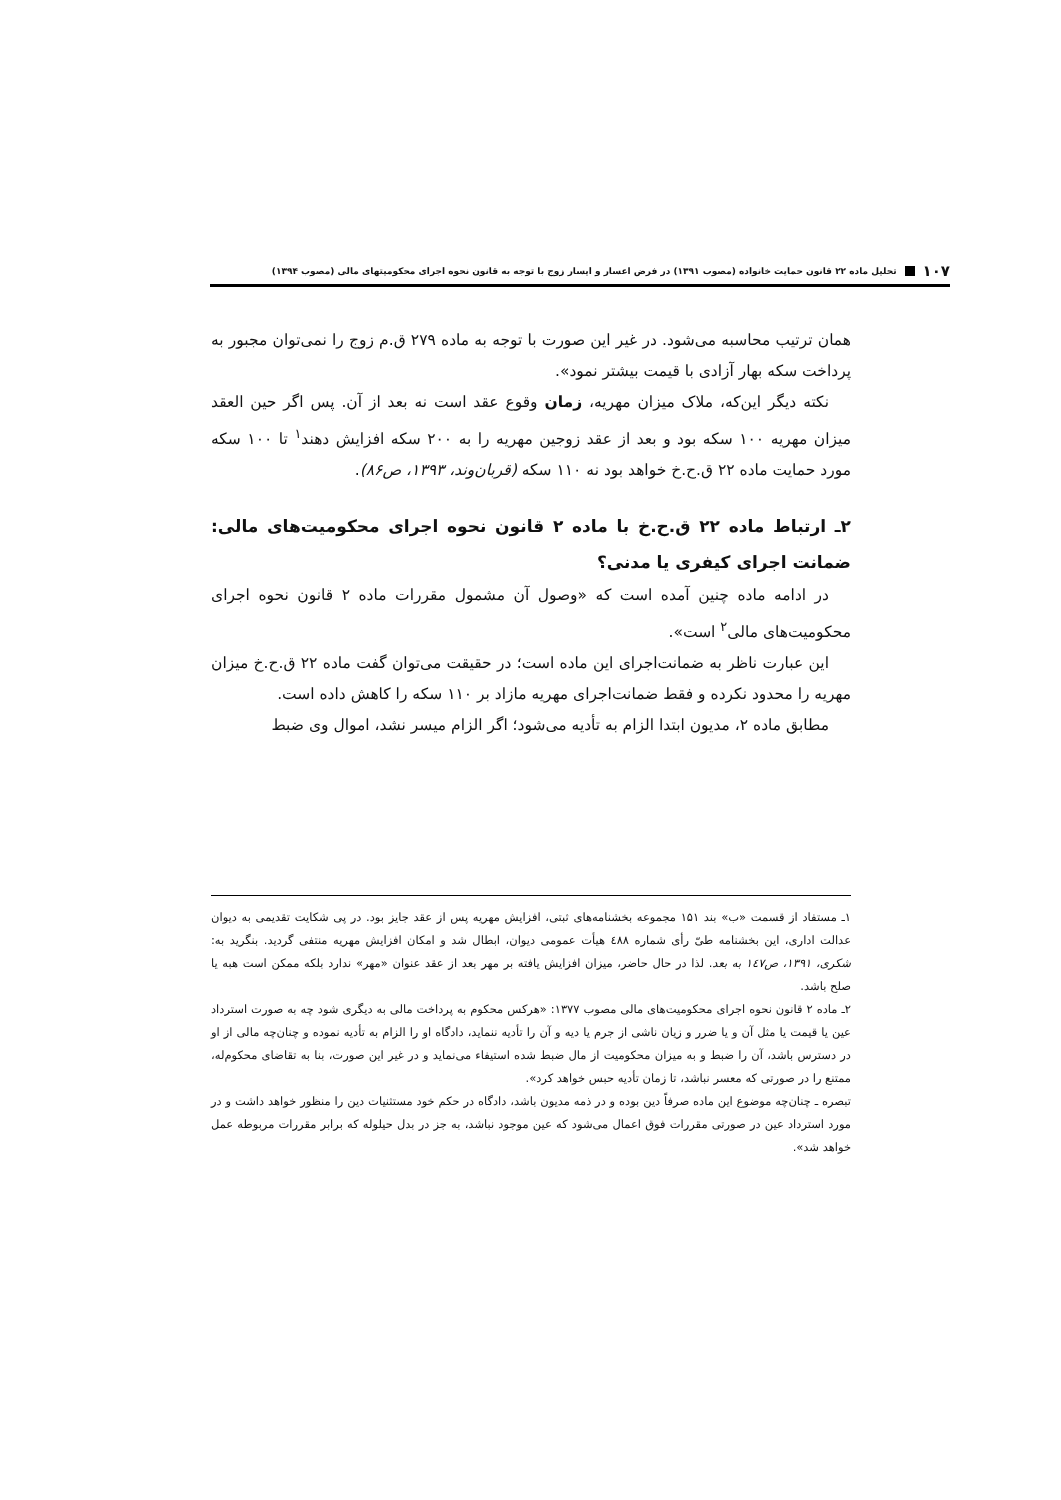۱۰۷ تحلیل ماده ۲۲ قانون حمایت خانواده (مصوب ۱۳۹۱) در فرض اعسار و ایسار زوج با توجه به قانون نحوه اجرای محکومیتهای مالی (مصوب ۱۳۹۴)
همان ترتیب محاسبه می‌شود. در غیر این صورت با توجه به ماده ۲۷۹ ق.م زوج را نمی‌توان مجبور به پرداخت سکه بهار آزادی با قیمت بیشتر نمود».
نکته دیگر این‌که، ملاک میزان مهریه، زمان وقوع عقد است نه بعد از آن. پس اگر حین العقد میزان مهریه ۱۰۰ سکه بود و بعد از عقد زوجین مهریه را به ۲۰۰ سکه افزایش دهند<sup>۱</sup> تا ۱۰۰ سکه مورد حمایت ماده ۲۲ ق.ح.خ خواهد بود نه ۱۱۰ سکه (قربان‌وند، ۱۳۹۳، ص۸۶).
۲ـ ارتباط ماده ۲۲ ق.ح.خ با ماده ۲ قانون نحوه اجرای محکومیت‌های مالی: ضمانت اجرای کیفری یا مدنی؟
در ادامه ماده چنین آمده است که «وصول آن مشمول مقررات ماده ۲ قانون نحوه اجرای محکومیت‌های مالی<sup>۲</sup> است».
این عبارت ناظر به ضمانت‌اجرای این ماده است؛ در حقیقت می‌توان گفت ماده ۲۲ ق.ح.خ میزان مهریه را محدود نکرده و فقط ضمانت‌اجرای مهریه مازاد بر ۱۱۰ سکه را کاهش داده است.
مطابق ماده ۲، مدیون ابتدا الزام به تأدیه می‌شود؛ اگر الزام میسر نشد، اموال وی ضبط
۱ـ مستفاد از قسمت «ب» بند ۱۵۱ مجموعه بخشنامه‌های ثبتی، افزایش مهریه پس از عقد جایز بود. در پی شکایت تقدیمی به دیوان عدالت اداری، این بخشنامه طیّ رأی شماره ٤۸۸ هیأت عمومی دیوان، ابطال شد و امکان افزایش مهریه منتفی گردید. بنگرید به: شکری، ۱۳۹۱، ص۱٤۷ به بعد. لذا در حال حاضر، میزان افزایش یافته بر مهر بعد از عقد عنوان «مهر» ندارد بلکه ممکن است هبه یا صلح باشد.
۲ـ ماده ۲ قانون نحوه اجرای محکومیت‌های مالی مصوب ۱۳۷۷: «هرکس محکوم به پرداخت مالی به دیگری شود چه به صورت استرداد عین یا قیمت یا مثل آن و یا ضرر و زیان ناشی از جرم یا دیه و آن را تأدیه ننماید، دادگاه او را الزام به تأدیه نموده و چنان‌چه مالی از او در دسترس باشد، آن را ضبط و به میزان محکومیت از مال ضبط شده استیفاء می‌نماید و در غیر این صورت، بنا به تقاضای محکوم‌له، ممتنع را در صورتی که معسر نباشد، تا زمان تأدیه حبس خواهد کرد».
تبصره ـ چنان‌چه موضوع این ماده صرفاً دین بوده و در ذمه مدیون باشد، دادگاه در حکم خود مستثنیات دین را منظور خواهد داشت و در مورد استرداد عین در صورتی مقررات فوق اعمال می‌شود که عین موجود نباشد، به جز در بدل حیلوله که برابر مقررات مربوطه عمل خواهد شد».